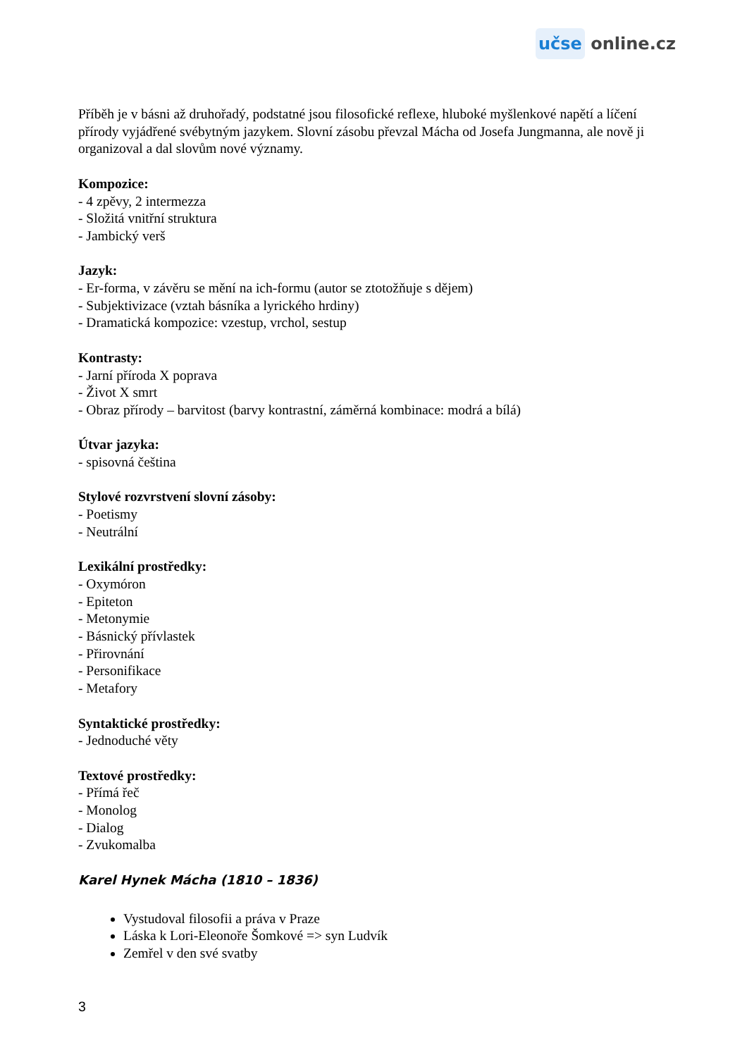učse online.cz
Příběh je v básni až druhořadý, podstatné jsou filosofické reflexe, hluboké myšlenkové napětí a líčení přírody vyjádřené svébytným jazykem. Slovní zásobu převzal Mácha od Josefa Jungmanna, ale nově ji organizoval a dal slovům nové významy.
Kompozice:
- 4 zpěvy, 2 intermezza
- Složitá vnitřní struktura
- Jambický verš
Jazyk:
- Er-forma, v závěru se mění na ich-formu (autor se ztotožňuje s dějem)
- Subjektivizace (vztah básníka a lyrického hrdiny)
- Dramatická kompozice: vzestup, vrchol, sestup
Kontrasty:
- Jarní příroda X poprava
- Život X smrt
- Obraz přírody – barvitost (barvy kontrastní, záměrná kombinace: modrá a bílá)
Útvar jazyka:
- spisovná čeština
Stylové rozvrstvení slovní zásoby:
- Poetismy
- Neutrální
Lexikální prostředky:
- Oxymóron
- Epiteton
- Metonymie
- Básnický přívlastek
- Přirovnání
- Personifikace
- Metafory
Syntaktické prostředky:
- Jednoduché věty
Textové prostředky:
- Přímá řeč
- Monolog
- Dialog
- Zvukomalba
Karel Hynek Mácha (1810 – 1836)
Vystudoval filosofii a práva v Praze
Láska k Lori-Eleonoře Šomkové => syn Ludvík
Zemřel v den své svatby
3